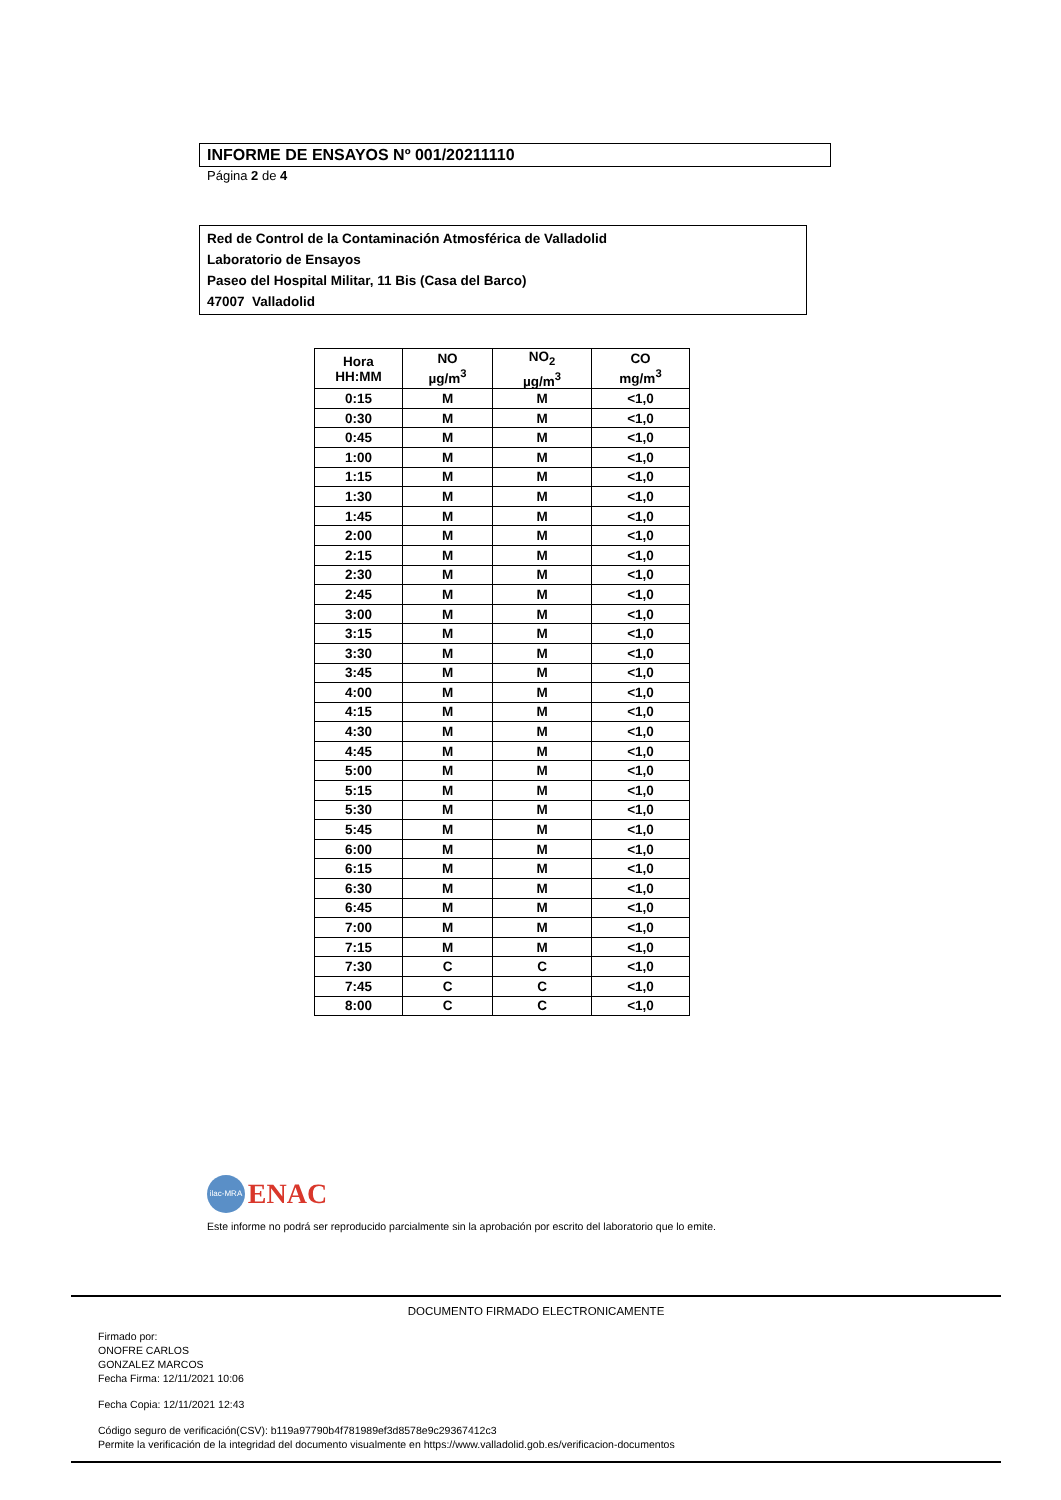INFORME DE ENSAYOS Nº 001/20211110
Página 2 de 4
Red de Control de la Contaminación Atmosférica de Valladolid
Laboratorio de Ensayos
Paseo del Hospital Militar, 11 Bis (Casa del Barco)
47007 Valladolid
| Hora HH:MM | NO µg/m<sup>3</sup> | NO<sub>2</sub> µg/m<sup>3</sup> | CO mg/m<sup>3</sup> |
| --- | --- | --- | --- |
| 0:15 | M | M | <1,0 |
| 0:30 | M | M | <1,0 |
| 0:45 | M | M | <1,0 |
| 1:00 | M | M | <1,0 |
| 1:15 | M | M | <1,0 |
| 1:30 | M | M | <1,0 |
| 1:45 | M | M | <1,0 |
| 2:00 | M | M | <1,0 |
| 2:15 | M | M | <1,0 |
| 2:30 | M | M | <1,0 |
| 2:45 | M | M | <1,0 |
| 3:00 | M | M | <1,0 |
| 3:15 | M | M | <1,0 |
| 3:30 | M | M | <1,0 |
| 3:45 | M | M | <1,0 |
| 4:00 | M | M | <1,0 |
| 4:15 | M | M | <1,0 |
| 4:30 | M | M | <1,0 |
| 4:45 | M | M | <1,0 |
| 5:00 | M | M | <1,0 |
| 5:15 | M | M | <1,0 |
| 5:30 | M | M | <1,0 |
| 5:45 | M | M | <1,0 |
| 6:00 | M | M | <1,0 |
| 6:15 | M | M | <1,0 |
| 6:30 | M | M | <1,0 |
| 6:45 | M | M | <1,0 |
| 7:00 | M | M | <1,0 |
| 7:15 | M | M | <1,0 |
| 7:30 | C | C | <1,0 |
| 7:45 | C | C | <1,0 |
| 8:00 | C | C | <1,0 |
ilac-MRA ENAC
Este informe no podrá ser reproducido parcialmente sin la aprobación por escrito del laboratorio que lo emite.
DOCUMENTO FIRMADO ELECTRONICAMENTE
Firmado por:
ONOFRE CARLOS
GONZALEZ MARCOS
Fecha Firma: 12/11/2021 10:06
Fecha Copia: 12/11/2021 12:43
Código seguro de verificación(CSV): b119a97790b4f781989ef3d8578e9c29367412c3
Permite la verificación de la integridad del documento visualmente en https://www.valladolid.gob.es/verificacion-documentos